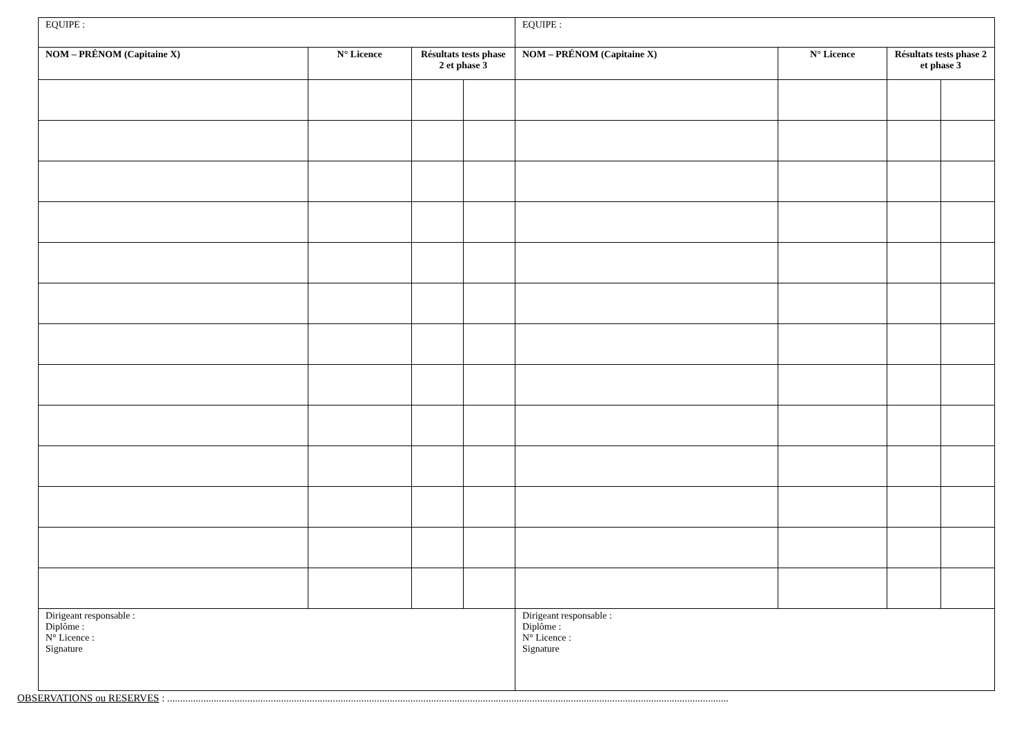| EQUIPE : | | | | EQUIPE : | | | |
| NOM – PRÉNOM (Capitaine X) | N° Licence | Résultats tests phase 2 et phase 3 | | NOM – PRÉNOM (Capitaine X) | N° Licence | Résultats tests phase 2 et phase 3 | |
| Dirigeant responsable : Diplôme : N° Licence : Signature | | | | Dirigeant responsable : Diplôme : N° Licence : Signature | | | |
OBSERVATIONS ou RESERVES : .........................................................................................................................................................................................................................